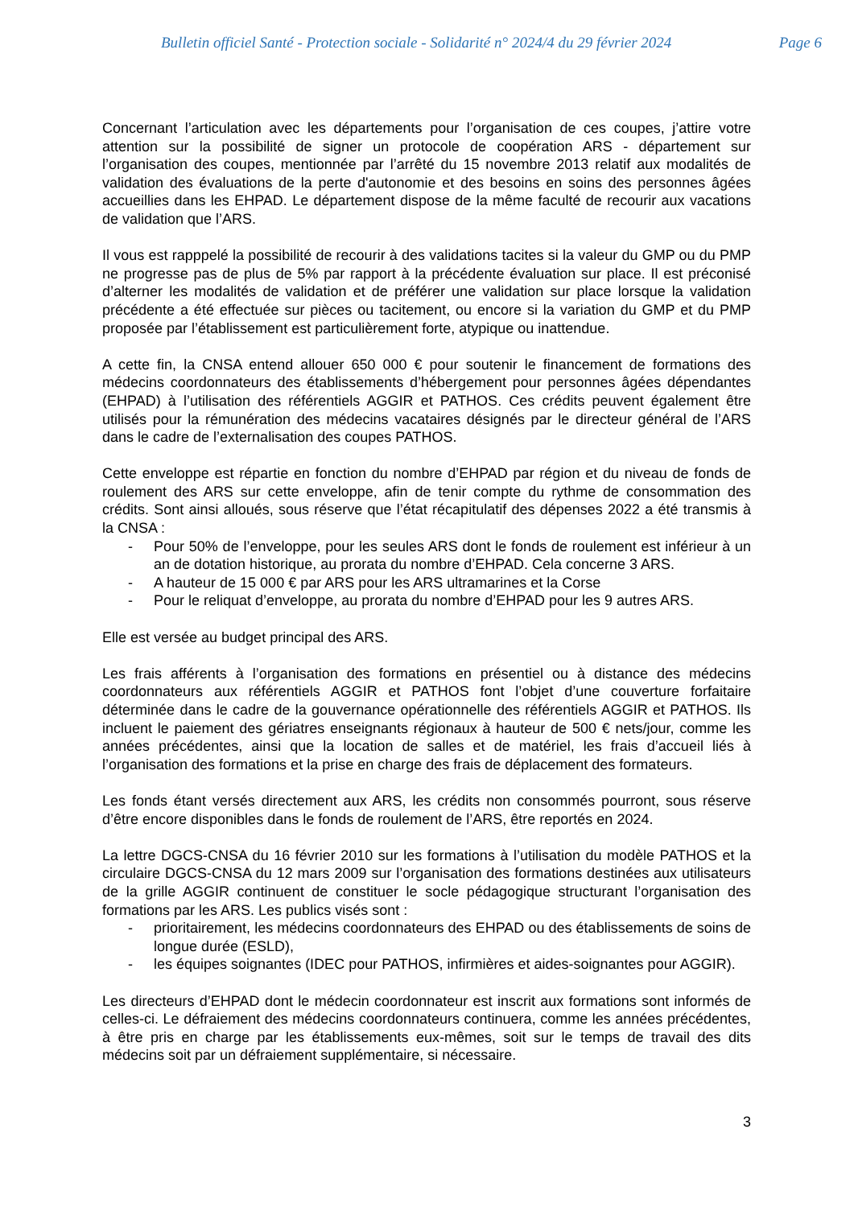Bulletin officiel Santé - Protection sociale - Solidarité n° 2024/4 du 29 février 2024 Page 6
Concernant l’articulation avec les départements pour l’organisation de ces coupes, j’attire votre attention sur la possibilité de signer un protocole de coopération ARS - département sur l’organisation des coupes, mentionnée par l’arrêté du 15 novembre 2013 relatif aux modalités de validation des évaluations de la perte d'autonomie et des besoins en soins des personnes âgées accueillies dans les EHPAD. Le département dispose de la même faculté de recourir aux vacations de validation que l’ARS.
Il vous est rapppelé la possibilité de recourir à des validations tacites si la valeur du GMP ou du PMP ne progresse pas de plus de 5% par rapport à la précédente évaluation sur place. Il est préconisé d’alterner les modalités de validation et de préférer une validation sur place lorsque la validation précédente a été effectuée sur pièces ou tacitement, ou encore si la variation du GMP et du PMP proposée par l’établissement est particulièrement forte, atypique ou inattendue.
A cette fin, la CNSA entend allouer 650 000 € pour soutenir le financement de formations des médecins coordonnateurs des établissements d’hébergement pour personnes âgées dépendantes (EHPAD) à l’utilisation des référentiels AGGIR et PATHOS. Ces crédits peuvent également être utilisés pour la rémunération des médecins vacataires désignés par le directeur général de l’ARS dans le cadre de l’externalisation des coupes PATHOS.
Cette enveloppe est répartie en fonction du nombre d’EHPAD par région et du niveau de fonds de roulement des ARS sur cette enveloppe, afin de tenir compte du rythme de consommation des crédits. Sont ainsi alloués, sous réserve que l’état récapitulatif des dépenses 2022 a été transmis à la CNSA :
- Pour 50% de l’enveloppe, pour les seules ARS dont le fonds de roulement est inférieur à un an de dotation historique, au prorata du nombre d’EHPAD. Cela concerne 3 ARS.
- A hauteur de 15 000 € par ARS pour les ARS ultramarines et la Corse
- Pour le reliquat d’enveloppe, au prorata du nombre d’EHPAD pour les 9 autres ARS.
Elle est versée au budget principal des ARS.
Les frais afférents à l’organisation des formations en présentiel ou à distance des médecins coordonnateurs aux référentiels AGGIR et PATHOS font l’objet d’une couverture forfaitaire déterminée dans le cadre de la gouvernance opérationnelle des référentiels AGGIR et PATHOS. Ils incluent le paiement des gériatres enseignants régionaux à hauteur de 500 € nets/jour, comme les années précédentes, ainsi que la location de salles et de matériel, les frais d’accueil liés à l’organisation des formations et la prise en charge des frais de déplacement des formateurs.
Les fonds étant versés directement aux ARS, les crédits non consommés pourront, sous réserve d’être encore disponibles dans le fonds de roulement de l’ARS, être reportés en 2024.
La lettre DGCS-CNSA du 16 février 2010 sur les formations à l’utilisation du modèle PATHOS et la circulaire DGCS-CNSA du 12 mars 2009 sur l’organisation des formations destinées aux utilisateurs de la grille AGGIR continuent de constituer le socle pédagogique structurant l’organisation des formations par les ARS. Les publics visés sont :
- prioritairement, les médecins coordonnateurs des EHPAD ou des établissements de soins de longue durée (ESLD),
- les équipes soignantes (IDEC pour PATHOS, infirmières et aides-soignantes pour AGGIR).
Les directeurs d’EHPAD dont le médecin coordonnateur est inscrit aux formations sont informés de celles-ci. Le défraiement des médecins coordonnateurs continuera, comme les années précédentes, à être pris en charge par les établissements eux-mêmes, soit sur le temps de travail des dits médecins soit par un défraiement supplémentaire, si nécessaire.
3